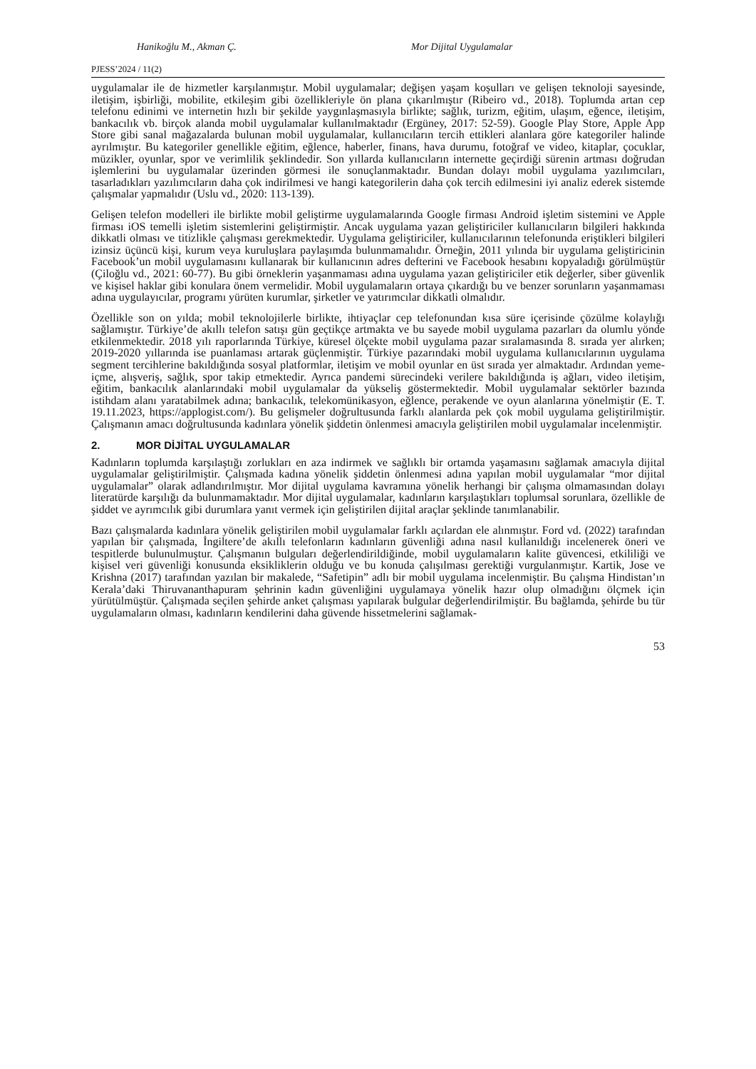Hanikoğlu M., Akman Ç. Mor Dijital Uygulamalar
PJESS’2024 / 11(2)
uygulamalar ile de hizmetler karşılanmıştır. Mobil uygulamalar; değişen yaşam koşulları ve gelişen teknoloji sayesinde, iletişim, işbirliği, mobilite, etkileşim gibi özellikleriyle ön plana çıkarılmıştır (Ribeiro vd., 2018). Toplumda artan cep telefonu edinimi ve internetin hızlı bir şekilde yaygınlaşmasıyla birlikte; sağlık, turizm, eğitim, ulaşım, eğence, iletişim, bankacılık vb. birçok alanda mobil uygulamalar kullanılmaktadır (Ergüney, 2017: 52-59). Google Play Store, Apple App Store gibi sanal mağazalarda bulunan mobil uygulamalar, kullanıcıların tercih ettikleri alanlara göre kategoriler halinde ayrılmıştır. Bu kategoriler genellikle eğitim, eğlence, haberler, finans, hava durumu, fotoğraf ve video, kitaplar, çocuklar, müzikler, oyunlar, spor ve verimlilik şeklindedir. Son yıllarda kullanıcıların internette geçirdiği sürenin artması doğrudan işlemlerini bu uygulamalar üzerinden görmesi ile sonuçlanmaktadır. Bundan dolayı mobil uygulama yazılımcıları, tasarladıkları yazılımcıların daha çok indirilmesi ve hangi kategorilerin daha çok tercih edilmesini iyi analiz ederek sistemde çalışmalar yapmalıdır (Uslu vd., 2020: 113-139).
Gelişen telefon modelleri ile birlikte mobil geliştirme uygulamalarında Google firması Android işletim sistemini ve Apple firması iOS temelli işletim sistemlerini geliştirmiştir. Ancak uygulama yazan geliştiriciler kullanıcıların bilgileri hakkında dikkatli olması ve titizlikle çalışması gerekmektedir. Uygulama geliştiriciler, kullanıcılarının telefonunda eriştikleri bilgileri izinsiz üçüncü kişi, kurum veya kuruluşlara paylaşımda bulunmamalıdır. Örneğin, 2011 yılında bir uygulama geliştiricinin Facebook’un mobil uygulamasını kullanarak bir kullanıcının adres defterini ve Facebook hesabını kopyaladığı görülmüştür (Çiloğlu vd., 2021: 60-77). Bu gibi örneklerin yaşanmaması adına uygulama yazan geliştiriciler etik değerler, siber güvenlik ve kişisel haklar gibi konulara önem vermelidir. Mobil uygulamaların ortaya çıkardığı bu ve benzer sorunların yaşanmaması adına uygulayıcılar, programı yürüten kurumlar, şirketler ve yatırımcılar dikkatli olmalıdır.
Özellikle son on yılda; mobil teknolojilerle birlikte, ihtiyaçlar cep telefonundan kısa süre içerisinde çözülme kolaylığı sağlamıştır. Türkiye’de akıllı telefon satışı gün geçtikçe artmakta ve bu sayede mobil uygulama pazarları da olumlu yönde etkilenmektedir. 2018 yılı raporlarında Türkiye, küresel ölçekte mobil uygulama pazar sıralamasında 8. sırada yer alırken; 2019-2020 yıllarında ise puanlaması artarak güçlenmiştir. Türkiye pazarındaki mobil uygulama kullanıcılarının uygulama segment tercihlerine bakıldığında sosyal platformlar, iletişim ve mobil oyunlar en üst sırada yer almaktadır. Ardından yeme-içme, alışveriş, sağlık, spor takip etmektedir. Ayrıca pandemi sürecindeki verilere bakıldığında iş ağları, video iletişim, eğitim, bankacılık alanlarındaki mobil uygulamalar da yükseliş göstermektedir. Mobil uygulamalar sektörler bazında istihdam alanı yaratabilmek adına; bankacılık, telekomünikasyon, eğlence, perakende ve oyun alanlarına yönelmiştir (E. T. 19.11.2023, https://applogist.com/). Bu gelişmeler doğrultusunda farklı alanlarda pek çok mobil uygulama geliştirilmiştir. Çalışmanın amacı doğrultusunda kadınlara yönelik şiddetin önlenmesi amacıyla geliştirilen mobil uygulamalar incelenmiştir.
2. MOR DİJİTAL UYGULAMALAR
Kadınların toplumda karşılaştığı zorlukları en aza indirmek ve sağlıklı bir ortamda yaşamasını sağlamak amacıyla dijital uygulamalar geliştirilmiştir. Çalışmada kadına yönelik şiddetin önlenmesi adına yapılan mobil uygulamalar “mor dijital uygulamalar” olarak adlandırılmıştır. Mor dijital uygulama kavramına yönelik herhangi bir çalışma olmamasından dolayı literatürde karşılığı da bulunmamaktadır. Mor dijital uygulamalar, kadınların karşılaştıkları toplumsal sorunlara, özellikle de şiddet ve ayrımcılık gibi durumlara yanıt vermek için geliştirilen dijital araçlar şeklinde tanımlanabilir.
Bazı çalışmalarda kadınlara yönelik geliştirilen mobil uygulamalar farklı açılardan ele alınmıştır. Ford vd. (2022) tarafından yapılan bir çalışmada, İngiltere’de akıllı telefonların kadınların güvenliği adına nasıl kullanıldığı incelenerek öneri ve tespitlerde bulunulmuştur. Çalışmanın bulguları değerlendirildiğinde, mobil uygulamaların kalite güvencesi, etkililiği ve kişisel veri güvenliği konusunda eksikliklerin olduğu ve bu konuda çalışılması gerektiği vurgulanmıştır. Kartik, Jose ve Krishna (2017) tarafından yazılan bir makalede, “Safetipin” adlı bir mobil uygulama incelenmiştir. Bu çalışma Hindistan’ın Kerala’daki Thiruvananthapuram şehrinin kadın güvenliğini uygulamaya yönelik hazır olup olmadığını ölçmek için yürütülmüştür. Çalışmada seçilen şehirde anket çalışması yapılarak bulgular değerlendirilmiştir. Bu bağlamda, şehirde bu tür uygulamaların olması, kadınların kendilerini daha güvende hissetmelerini sağlamak-
53